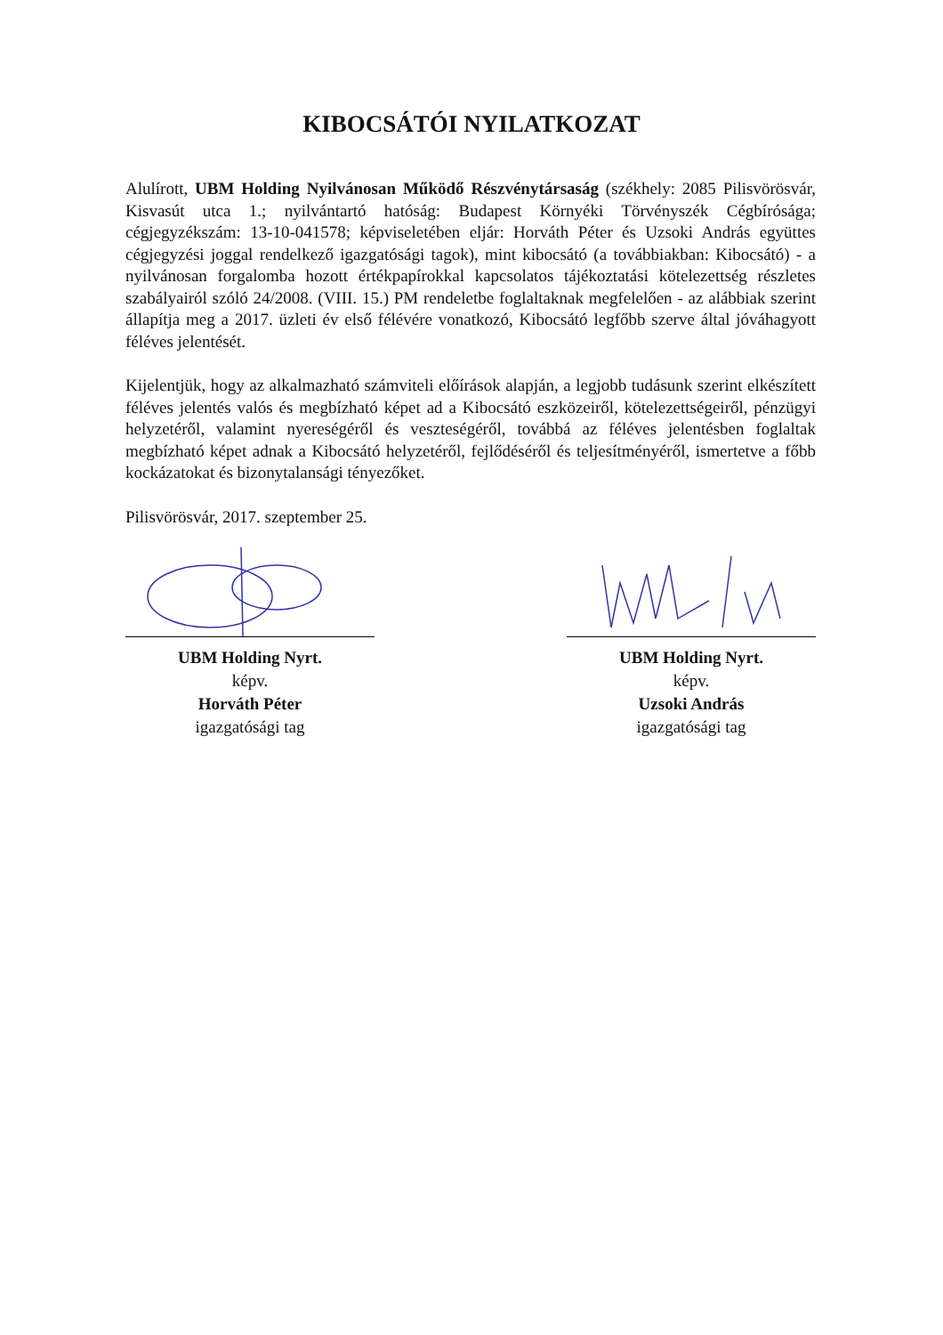KIBOCSÁTÓI NYILATKOZAT
Alulírott, UBM Holding Nyilvánosan Működő Részvénytársaság (székhely: 2085 Pilisvörösvár, Kisvasút utca 1.; nyilvántartó hatóság: Budapest Környéki Törvényszék Cégbírósága; cégjegyzékszám: 13-10-041578; képviseletében eljár: Horváth Péter és Uzsoki András együttes cégjegyzési joggal rendelkező igazgatósági tagok), mint kibocsátó (a továbbiakban: Kibocsátó) - a nyilvánosan forgalomba hozott értékpapírokkal kapcsolatos tájékoztatási kötelezettség részletes szabályairól szóló 24/2008. (VIII. 15.) PM rendeletbe foglaltaknak megfelelően - az alábbiak szerint állapítja meg a 2017. üzleti év első félévére vonatkozó, Kibocsátó legfőbb szerve által jóváhagyott féléves jelentését.
Kijelentjük, hogy az alkalmazható számviteli előírások alapján, a legjobb tudásunk szerint elkészített féléves jelentés valós és megbízható képet ad a Kibocsátó eszközeiről, kötelezettségeiről, pénzügyi helyzetéről, valamint nyereségéről és veszteségéről, továbbá az féléves jelentésben foglaltak megbízható képet adnak a Kibocsátó helyzetéről, fejlődéséről és teljesítményéről, ismertetve a főbb kockázatokat és bizonytalansági tényezőket.
Pilisvörösvár, 2017. szeptember 25.
UBM Holding Nyrt.
képv.
Horváth Péter
igazgatósági tag
UBM Holding Nyrt.
képv.
Uzsoki András
igazgatósági tag